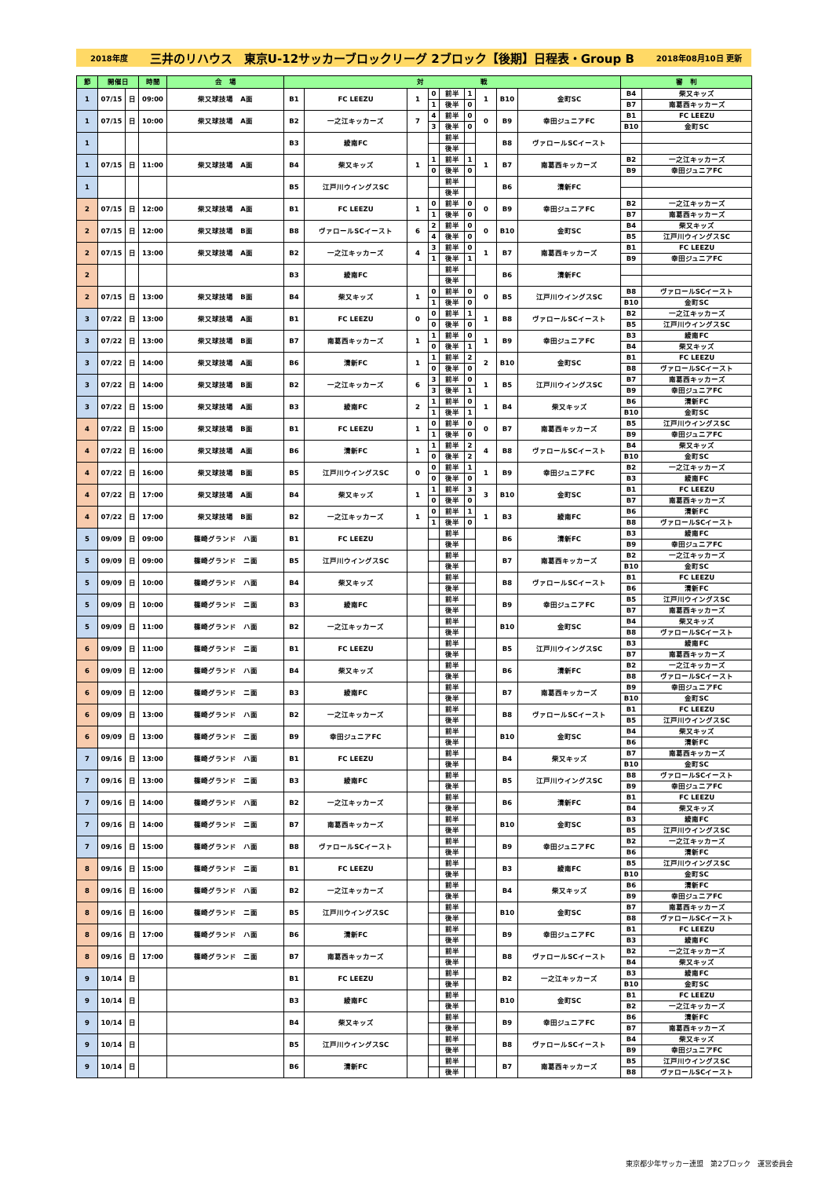2018年度 三井のリハウス　東京U-12サッカーブロックリーグ 2ブロック【後期】日程表・Group B 2018年08月10日 更新
| 節 | 開催日 | | 時間 | 会 場 | 対 戦 | | | | | | | | | 審 判 | |
| --- | --- | --- | --- | --- | --- | --- | --- | --- | --- | --- | --- | --- | --- | --- | --- |
| 1 | 07/15 | 日 | 09:00 | 柴又球技場 A面 | B1 | FC LEEZU | 1 | 0 | 前半 | 1 | 1 | B10 | 金町SC | B4 | 柴又キッズ |
| | | | | | | | | 1 | 後半 | 0 | | | | B7 | 南葛西キッカーズ |
| 1 | 07/15 | 日 | 10:00 | 柴又球技場 A面 | B2 | 一之江キッカーズ | 7 | 4 | 前半 | 0 | 0 | B9 | 幸田ジュニアFC | B1 | FC LEEZU |
| | | | | | | | | 3 | 後半 | 0 | | | | B10 | 金町SC |
| 1 | | | | | B3 | 綾南FC | | | 前半 | | | B8 | ヴァロールSCイースト | | |
| | | | | | | | | | 後半 | | | | | | |
| 1 | 07/15 | 日 | 11:00 | 柴又球技場 A面 | B4 | 柴又キッズ | 1 | 1 | 前半 | 1 | 1 | B7 | 南葛西キッカーズ | B2 | 一之江キッカーズ |
| | | | | | | | | 0 | 後半 | 0 | | | | B9 | 幸田ジュニアFC |
| 1 | | | | | B5 | 江戸川ウイングスSC | | | 前半 | | | B6 | 清新FC | | |
| | | | | | | | | | 後半 | | | | | | |
| 2 | 07/15 | 日 | 12:00 | 柴又球技場 A面 | B1 | FC LEEZU | 1 | 0 | 前半 | 0 | 0 | B9 | 幸田ジュニアFC | B2 | 一之江キッカーズ |
| | | | | | | | | 1 | 後半 | 0 | | | | B7 | 南葛西キッカーズ |
| 2 | 07/15 | 日 | 12:00 | 柴又球技場 B面 | B8 | ヴァロールSCイースト | 6 | 2 | 前半 | 0 | 0 | B10 | 金町SC | B4 | 柴又キッズ |
| | | | | | | | | 4 | 後半 | 0 | | | | B5 | 江戸川ウイングスSC |
| 2 | 07/15 | 日 | 13:00 | 柴又球技場 A面 | B2 | 一之江キッカーズ | 4 | 3 | 前半 | 0 | 1 | B7 | 南葛西キッカーズ | B1 | FC LEEZU |
| | | | | | | | | 1 | 後半 | 1 | | | | B9 | 幸田ジュニアFC |
| 2 | | | | | B3 | 綾南FC | | | 前半 | | | B6 | 清新FC | | |
| | | | | | | | | | 後半 | | | | | | |
| 2 | 07/15 | 日 | 13:00 | 柴又球技場 B面 | B4 | 柴又キッズ | 1 | 0 | 前半 | 0 | 0 | B5 | 江戸川ウイングスSC | B8 | ヴァロールSCイースト |
| | | | | | | | | 1 | 後半 | 0 | | | | B10 | 金町SC |
| 3 | 07/22 | 日 | 13:00 | 柴又球技場 A面 | B1 | FC LEEZU | 0 | 0 | 前半 | 1 | 1 | B8 | ヴァロールSCイースト | B2 | 一之江キッカーズ |
| | | | | | | | | 0 | 後半 | 0 | | | | B5 | 江戸川ウイングスSC |
| 3 | 07/22 | 日 | 13:00 | 柴又球技場 B面 | B7 | 南葛西キッカーズ | 1 | 1 | 前半 | 0 | 1 | B9 | 幸田ジュニアFC | B3 | 綾南FC |
| | | | | | | | | 0 | 後半 | 1 | | | | B4 | 柴又キッズ |
| 3 | 07/22 | 日 | 14:00 | 柴又球技場 A面 | B6 | 清新FC | 1 | 1 | 前半 | 2 | 2 | B10 | 金町SC | B1 | FC LEEZU |
| | | | | | | | | 0 | 後半 | 0 | | | | B8 | ヴァロールSCイースト |
| 3 | 07/22 | 日 | 14:00 | 柴又球技場 B面 | B2 | 一之江キッカーズ | 6 | 3 | 前半 | 0 | 1 | B5 | 江戸川ウイングスSC | B7 | 南葛西キッカーズ |
| | | | | | | | | 3 | 後半 | 1 | | | | B9 | 幸田ジュニアFC |
| 3 | 07/22 | 日 | 15:00 | 柴又球技場 A面 | B3 | 綾南FC | 2 | 1 | 前半 | 0 | 1 | B4 | 柴又キッズ | B6 | 清新FC |
| | | | | | | | | 1 | 後半 | 1 | | | | B10 | 金町SC |
| 4 | 07/22 | 日 | 15:00 | 柴又球技場 B面 | B1 | FC LEEZU | 1 | 0 | 前半 | 0 | 0 | B7 | 南葛西キッカーズ | B5 | 江戸川ウイングスSC |
| | | | | | | | | 1 | 後半 | 0 | | | | B9 | 幸田ジュニアFC |
| 4 | 07/22 | 日 | 16:00 | 柴又球技場 A面 | B6 | 清新FC | 1 | 1 | 前半 | 2 | 4 | B8 | ヴァロールSCイースト | B4 | 柴又キッズ |
| | | | | | | | | 0 | 後半 | 2 | | | | B10 | 金町SC |
| 4 | 07/22 | 日 | 16:00 | 柴又球技場 B面 | B5 | 江戸川ウイングスSC | 0 | 0 | 前半 | 1 | 1 | B9 | 幸田ジュニアFC | B2 | 一之江キッカーズ |
| | | | | | | | | 0 | 後半 | 0 | | | | B3 | 綾南FC |
| 4 | 07/22 | 日 | 17:00 | 柴又球技場 A面 | B4 | 柴又キッズ | 1 | 1 | 前半 | 3 | 3 | B10 | 金町SC | B1 | FC LEEZU |
| | | | | | | | | 0 | 後半 | 0 | | | | B7 | 南葛西キッカーズ |
| 4 | 07/22 | 日 | 17:00 | 柴又球技場 B面 | B2 | 一之江キッカーズ | 1 | 0 | 前半 | 1 | 1 | B3 | 綾南FC | B6 | 清新FC |
| | | | | | | | | 1 | 後半 | 0 | | | | B8 | ヴァロールSCイースト |
| 5 | 09/09 | 日 | 09:00 | 篠崎グランド ハ面 | B1 | FC LEEZU | | | 前半 | | | B6 | 清新FC | B3 | 綾南FC |
| | | | | | | | | | 後半 | | | | | B9 | 幸田ジュニアFC |
| 5 | 09/09 | 日 | 09:00 | 篠崎グランド ニ面 | B5 | 江戸川ウイングスSC | | | 前半 | | | B7 | 南葛西キッカーズ | B2 | 一之江キッカーズ |
| | | | | | | | | | 後半 | | | | | B10 | 金町SC |
| 5 | 09/09 | 日 | 10:00 | 篠崎グランド ハ面 | B4 | 柴又キッズ | | | 前半 | | | B8 | ヴァロールSCイースト | B1 | FC LEEZU |
| | | | | | | | | | 後半 | | | | | B6 | 清新FC |
| 5 | 09/09 | 日 | 10:00 | 篠崎グランド ニ面 | B3 | 綾南FC | | | 前半 | | | B9 | 幸田ジュニアFC | B5 | 江戸川ウイングスSC |
| | | | | | | | | | 後半 | | | | | B7 | 南葛西キッカーズ |
| 5 | 09/09 | 日 | 11:00 | 篠崎グランド ハ面 | B2 | 一之江キッカーズ | | | 前半 | | | B10 | 金町SC | B4 | 柴又キッズ |
| | | | | | | | | | 後半 | | | | | B8 | ヴァロールSCイースト |
| 6 | 09/09 | 日 | 11:00 | 篠崎グランド ニ面 | B1 | FC LEEZU | | | 前半 | | | B5 | 江戸川ウイングスSC | B3 | 綾南FC |
| | | | | | | | | | 後半 | | | | | B7 | 南葛西キッカーズ |
| 6 | 09/09 | 日 | 12:00 | 篠崎グランド ハ面 | B4 | 柴又キッズ | | | 前半 | | | B6 | 清新FC | B2 | 一之江キッカーズ |
| | | | | | | | | | 後半 | | | | | B8 | ヴァロールSCイースト |
| 6 | 09/09 | 日 | 12:00 | 篠崎グランド ニ面 | B3 | 綾南FC | | | 前半 | | | B7 | 南葛西キッカーズ | B9 | 幸田ジュニアFC |
| | | | | | | | | | 後半 | | | | | B10 | 金町SC |
| 6 | 09/09 | 日 | 13:00 | 篠崎グランド ハ面 | B2 | 一之江キッカーズ | | | 前半 | | | B8 | ヴァロールSCイースト | B1 | FC LEEZU |
| | | | | | | | | | 後半 | | | | | B5 | 江戸川ウイングスSC |
| 6 | 09/09 | 日 | 13:00 | 篠崎グランド ニ面 | B9 | 幸田ジュニアFC | | | 前半 | | | B10 | 金町SC | B4 | 柴又キッズ |
| | | | | | | | | | 後半 | | | | | B6 | 清新FC |
| 7 | 09/16 | 日 | 13:00 | 篠崎グランド ハ面 | B1 | FC LEEZU | | | 前半 | | | B4 | 柴又キッズ | B7 | 南葛西キッカーズ |
| | | | | | | | | | 後半 | | | | | B10 | 金町SC |
| 7 | 09/16 | 日 | 13:00 | 篠崎グランド ニ面 | B3 | 綾南FC | | | 前半 | | | B5 | 江戸川ウイングスSC | B8 | ヴァロールSCイースト |
| | | | | | | | | | 後半 | | | | | B9 | 幸田ジュニアFC |
| 7 | 09/16 | 日 | 14:00 | 篠崎グランド ハ面 | B2 | 一之江キッカーズ | | | 前半 | | | B6 | 清新FC | B1 | FC LEEZU |
| | | | | | | | | | 後半 | | | | | B4 | 柴又キッズ |
| 7 | 09/16 | 日 | 14:00 | 篠崎グランド ニ面 | B7 | 南葛西キッカーズ | | | 前半 | | | B10 | 金町SC | B3 | 綾南FC |
| | | | | | | | | | 後半 | | | | | B5 | 江戸川ウイングスSC |
| 7 | 09/16 | 日 | 15:00 | 篠崎グランド ハ面 | B8 | ヴァロールSCイースト | | | 前半 | | | B9 | 幸田ジュニアFC | B2 | 一之江キッカーズ |
| | | | | | | | | | 後半 | | | | | B6 | 清新FC |
| 8 | 09/16 | 日 | 15:00 | 篠崎グランド ニ面 | B1 | FC LEEZU | | | 前半 | | | B3 | 綾南FC | B5 | 江戸川ウイングスSC |
| | | | | | | | | | 後半 | | | | | B10 | 金町SC |
| 8 | 09/16 | 日 | 16:00 | 篠崎グランド ハ面 | B2 | 一之江キッカーズ | | | 前半 | | | B4 | 柴又キッズ | B6 | 清新FC |
| | | | | | | | | | 後半 | | | | | B9 | 幸田ジュニアFC |
| 8 | 09/16 | 日 | 16:00 | 篠崎グランド ニ面 | B5 | 江戸川ウイングスSC | | | 前半 | | | B10 | 金町SC | B7 | 南葛西キッカーズ |
| | | | | | | | | | 後半 | | | | | B8 | ヴァロールSCイースト |
| 8 | 09/16 | 日 | 17:00 | 篠崎グランド ハ面 | B6 | 清新FC | | | 前半 | | | B9 | 幸田ジュニアFC | B1 | FC LEEZU |
| | | | | | | | | | 後半 | | | | | B3 | 綾南FC |
| 8 | 09/16 | 日 | 17:00 | 篠崎グランド ニ面 | B7 | 南葛西キッカーズ | | | 前半 | | | B8 | ヴァロールSCイースト | B2 | 一之江キッカーズ |
| | | | | | | | | | 後半 | | | | | B4 | 柴又キッズ |
| 9 | 10/14 | 日 | | | B1 | FC LEEZU | | | 前半 | | | B2 | 一之江キッカーズ | B3 | 綾南FC |
| | | | | | | | | | 後半 | | | | | B10 | 金町SC |
| 9 | 10/14 | 日 | | | B3 | 綾南FC | | | 前半 | | | B10 | 金町SC | B1 | FC LEEZU |
| | | | | | | | | | 後半 | | | | | B2 | 一之江キッカーズ |
| 9 | 10/14 | 日 | | | B4 | 柴又キッズ | | | 前半 | | | B9 | 幸田ジュニアFC | B6 | 清新FC |
| | | | | | | | | | 後半 | | | | | B7 | 南葛西キッカーズ |
| 9 | 10/14 | 日 | | | B5 | 江戸川ウイングスSC | | | 前半 | | | B8 | ヴァロールSCイースト | B4 | 柴又キッズ |
| | | | | | | | | | 後半 | | | | | B9 | 幸田ジュニアFC |
| 9 | 10/14 | 日 | | | B6 | 清新FC | | | 前半 | | | B7 | 南葛西キッカーズ | B5 | 江戸川ウイングスSC |
| | | | | | | | | | 後半 | | | | | B8 | ヴァロールSCイースト |
東京都少年サッカー連盟　第2ブロック　運営委員会